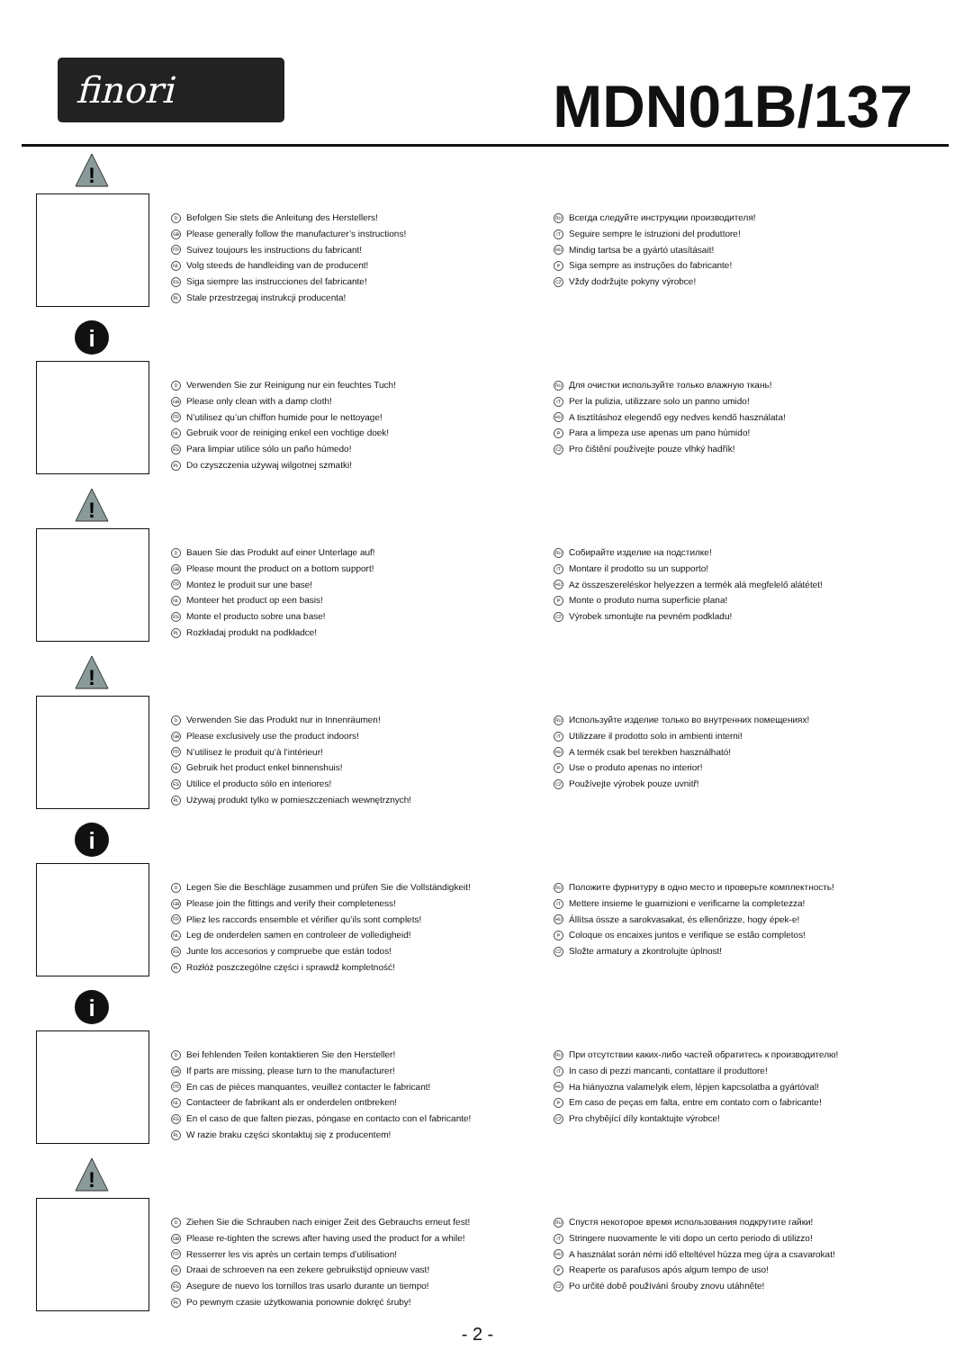finori MDN01B/137
!
D Befolgen Sie stets die Anleitung des Herstellers!
GB Please generally follow the manufacturer’s instructions!
FR Suivez toujours les instructions du fabricant!
NL Volg steeds de handleiding van de producent!
ES Siga siempre las instrucciones del fabricante!
PL Stale przestrzegaj instrukcji producenta!
RU Всегда следуйте инструкции производителя!
IT Seguire sempre le istruzioni del produttore!
HU Mindig tartsa be a gyártó utasításait!
P Siga sempre as instruções do fabricante!
CZ Vždy dodržujte pokyny výrobce!
i
D Verwenden Sie zur Reinigung nur ein feuchtes Tuch!
GB Please only clean with a damp cloth!
FR N’utilisez qu’un chiffon humide pour le nettoyage!
NL Gebruik voor de reiniging enkel een vochtige doek!
ES Para limpiar utilice sólo un paño húmedo!
PL Do czyszczenia używaj wilgotnej szmatki!
RU Для очистки используйте только влажную ткань!
IT Per la pulizia, utilizzare solo un panno umido!
HU A tisztításhoz elegendő egy nedves kendő használata!
P Para a limpeza use apenas um pano húmido!
CZ Pro čištění používejte pouze vlhký hadřík!
!
D Bauen Sie das Produkt auf einer Unterlage auf!
GB Please mount the product on a bottom support!
FR Montez le produit sur une base!
NL Monteer het product op een basis!
ES Monte el producto sobre una base!
PL Rozkładaj produkt na podkładce!
RU Собирайте изделие на подстилке!
IT Montare il prodotto su un supporto!
HU Az összeszereléskor helyezzen a termék alá megfelelő alátétet!
P Monte o produto numa superficie plana!
CZ Výrobek smontujte na pevném podkladu!
!
D Verwenden Sie das Produkt nur in Innenräumen!
GB Please exclusively use the product indoors!
FR N’utilisez le produit qu’à l’intérieur!
NL Gebruik het product enkel binnenshuis!
ES Utilice el producto sólo en interiores!
PL Używaj produkt tylko w pomieszczeniach wewnętrznych!
RU Используйте изделие только во внутренних помещениях!
IT Utilizzare il prodotto solo in ambienti interni!
HU A termék csak bel terekben használható!
P Use o produto apenas no interior!
CZ Používejte výrobek pouze uvnitř!
i
D Legen Sie die Beschläge zusammen und prüfen Sie die Vollständigkeit!
GB Please join the fittings and verify their completeness!
FR Pliez les raccords ensemble et vérifier qu’ils sont complets!
NL Leg de onderdelen samen en controleer de volledigheid!
ES Junte los accesorios y compruebe que están todos!
PL Rozłóż poszczególne części i sprawdź kompletność!
RU Положите фурнитуру в одно место и проверьте комплектность!
IT Mettere insieme le guarnizioni e verificarne la completezza!
HU Állítsa össze a sarokvasakat, és ellenőrizze, hogy épek-e!
P Coloque os encaixes juntos e verifique se estão completos!
CZ Složte armatury a zkontrolujte úplnost!
i
D Bei fehlenden Teilen kontaktieren Sie den Hersteller!
GB If parts are missing, please turn to the manufacturer!
FR En cas de pièces manquantes, veuillez contacter le fabricant!
NL Contacteer de fabrikant als er onderdelen ontbreken!
ES En el caso de que falten piezas, póngase en contacto con el fabricante!
PL W razie braku części skontaktuj się z producentem!
RU При отсутствии каких-либо частей обратитесь к производителю!
IT In caso di pezzi mancanti, contattare il produttore!
HU Ha hiányozna valamelyik elem, lépjen kapcsolatba a gyártóval!
P Em caso de peças em falta, entre em contato com o fabricante!
CZ Pro chybějící díly kontaktujte výrobce!
!
D Ziehen Sie die Schrauben nach einiger Zeit des Gebrauchs erneut fest!
GB Please re-tighten the screws after having used the product for a while!
FR Resserrer les vis après un certain temps d’utilisation!
NL Draai de schroeven na een zekere gebruikstijd opnieuw vast!
ES Asegure de nuevo los tornillos tras usarlo durante un tiempo!
PL Po pewnym czasie użytkowania ponownie dokręć śruby!
RU Спустя некоторое время использования подкрутите гайки!
IT Stringere nuovamente le viti dopo un certo periodo di utilizzo!
HU A használat során némi idő elteltével húzza meg újra a csavarokat!
P Reaperte os parafusos após algum tempo de uso!
CZ Po určité době používání šrouby znovu utáhněte!
- 2 -